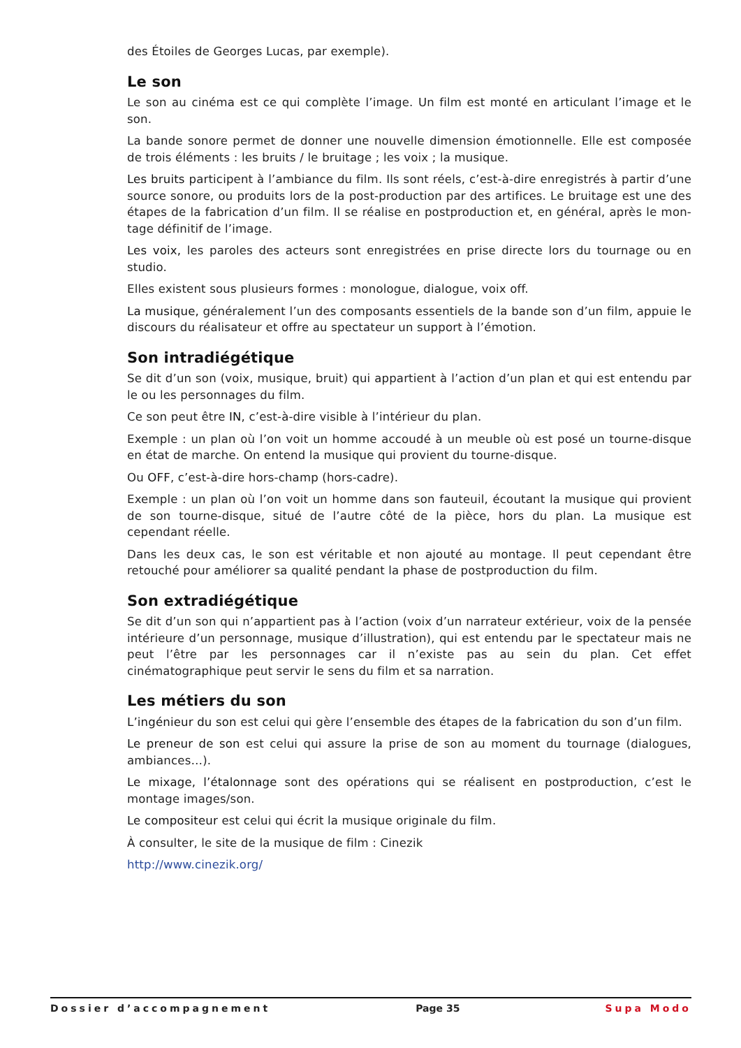des Étoiles de Georges Lucas, par exemple).
Le son
Le son au cinéma est ce qui complète l’image. Un film est monté en articulant l’image et le son.
La bande sonore permet de donner une nouvelle dimension émotionnelle. Elle est composée de trois éléments : les bruits / le bruitage ; les voix ; la musique.
Les bruits participent à l’ambiance du film. Ils sont réels, c’est-à-dire enregistrés à partir d’une source sonore, ou produits lors de la post-production par des artifices. Le bruitage est une des étapes de la fabrication d’un film. Il se réalise en postproduction et, en général, après le mon-tage définitif de l’image.
Les voix, les paroles des acteurs sont enregistrées en prise directe lors du tournage ou en studio.
Elles existent sous plusieurs formes : monologue, dialogue, voix off.
La musique, généralement l’un des composants essentiels de la bande son d’un film, appuie le discours du réalisateur et offre au spectateur un support à l’émotion.
Son intradiégétique
Se dit d’un son (voix, musique, bruit) qui appartient à l’action d’un plan et qui est entendu par le ou les personnages du film.
Ce son peut être IN, c’est-à-dire visible à l’intérieur du plan.
Exemple : un plan où l’on voit un homme accoudé à un meuble où est posé un tourne-disque en état de marche. On entend la musique qui provient du tourne-disque.
Ou OFF, c’est-à-dire hors-champ (hors-cadre).
Exemple : un plan où l’on voit un homme dans son fauteuil, écoutant la musique qui provient de son tourne-disque, situé de l’autre côté de la pièce, hors du plan. La musique est cependant réelle.
Dans les deux cas, le son est véritable et non ajouté au montage. Il peut cependant être retouché pour améliorer sa qualité pendant la phase de postproduction du film.
Son extradiégétique
Se dit d’un son qui n’appartient pas à l’action (voix d’un narrateur extérieur, voix de la pensée intérieure d’un personnage, musique d’illustration), qui est entendu par le spectateur mais ne peut l’être par les personnages car il n’existe pas au sein du plan. Cet effet cinématographique peut servir le sens du film et sa narration.
Les métiers du son
L’ingénieur du son est celui qui gère l’ensemble des étapes de la fabrication du son d’un film.
Le preneur de son est celui qui assure la prise de son au moment du tournage (dialogues, ambiances…).
Le mixage, l’étalonnage sont des opérations qui se réalisent en postproduction, c’est le montage images/son.
Le compositeur est celui qui écrit la musique originale du film.
À consulter, le site de la musique de film : Cinezik
http://www.cinezik.org/
Dossier d’accompagnement Page 35 Supa Modo